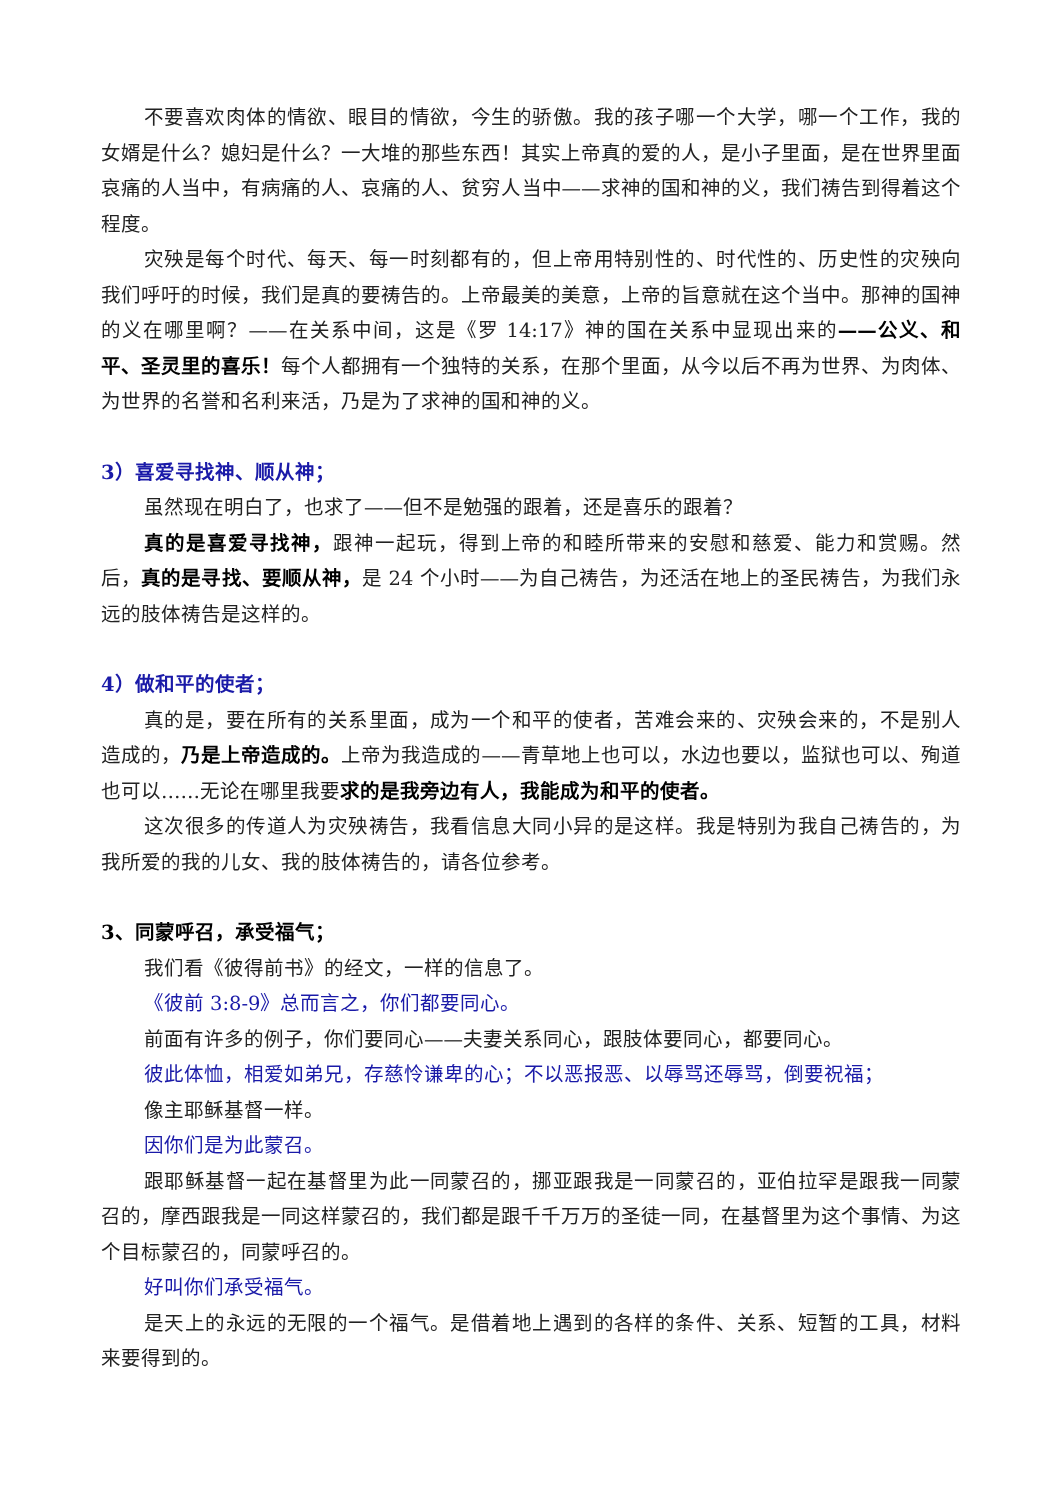不要喜欢肉体的情欲、眼目的情欲，今生的骄傲。我的孩子哪一个大学，哪一个工作，我的女婿是什么？媳妇是什么？一大堆的那些东西！其实上帝真的爱的人，是小子里面，是在世界里面哀痛的人当中，有病痛的人、哀痛的人、贫穷人当中——求神的国和神的义，我们祷告到得着这个程度。
灾殃是每个时代、每天、每一时刻都有的，但上帝用特别性的、时代性的、历史性的灾殃向我们呼吁的时候，我们是真的要祷告的。上帝最美的美意，上帝的旨意就在这个当中。那神的国神的义在哪里啊？——在关系中间，这是《罗 14:17》神的国在关系中显现出来的——公义、和平、圣灵里的喜乐！每个人都拥有一个独特的关系，在那个里面，从今以后不再为世界、为肉体、为世界的名誉和名利来活，乃是为了求神的国和神的义。
3）喜爱寻找神、顺从神；
虽然现在明白了，也求了——但不是勉强的跟着，还是喜乐的跟着？
真的是喜爱寻找神，跟神一起玩，得到上帝的和睦所带来的安慰和慈爱、能力和赏赐。然后，真的是寻找、要顺从神，是 24 个小时——为自己祷告，为还活在地上的圣民祷告，为我们永远的肢体祷告是这样的。
4）做和平的使者；
真的是，要在所有的关系里面，成为一个和平的使者，苦难会来的、灾殃会来的，不是别人造成的，乃是上帝造成的。上帝为我造成的——青草地上也可以，水边也要以，监狱也可以、殉道也可以……无论在哪里我要求的是我旁边有人，我能成为和平的使者。
这次很多的传道人为灾殃祷告，我看信息大同小异的是这样。我是特别为我自己祷告的，为我所爱的我的儿女、我的肢体祷告的，请各位参考。
3、同蒙呼召，承受福气；
我们看《彼得前书》的经文，一样的信息了。
《彼前 3:8-9》总而言之，你们都要同心。
前面有许多的例子，你们要同心——夫妻关系同心，跟肢体要同心，都要同心。
彼此体恤，相爱如弟兄，存慈怜谦卑的心；不以恶报恶、以辱骂还辱骂，倒要祝福；
像主耶稣基督一样。
因你们是为此蒙召。
跟耶稣基督一起在基督里为此一同蒙召的，挪亚跟我是一同蒙召的，亚伯拉罕是跟我一同蒙召的，摩西跟我是一同这样蒙召的，我们都是跟千千万万的圣徒一同，在基督里为这个事情、为这个目标蒙召的，同蒙呼召的。
好叫你们承受福气。
是天上的永远的无限的一个福气。是借着地上遇到的各样的条件、关系、短暂的工具，材料来要得到的。